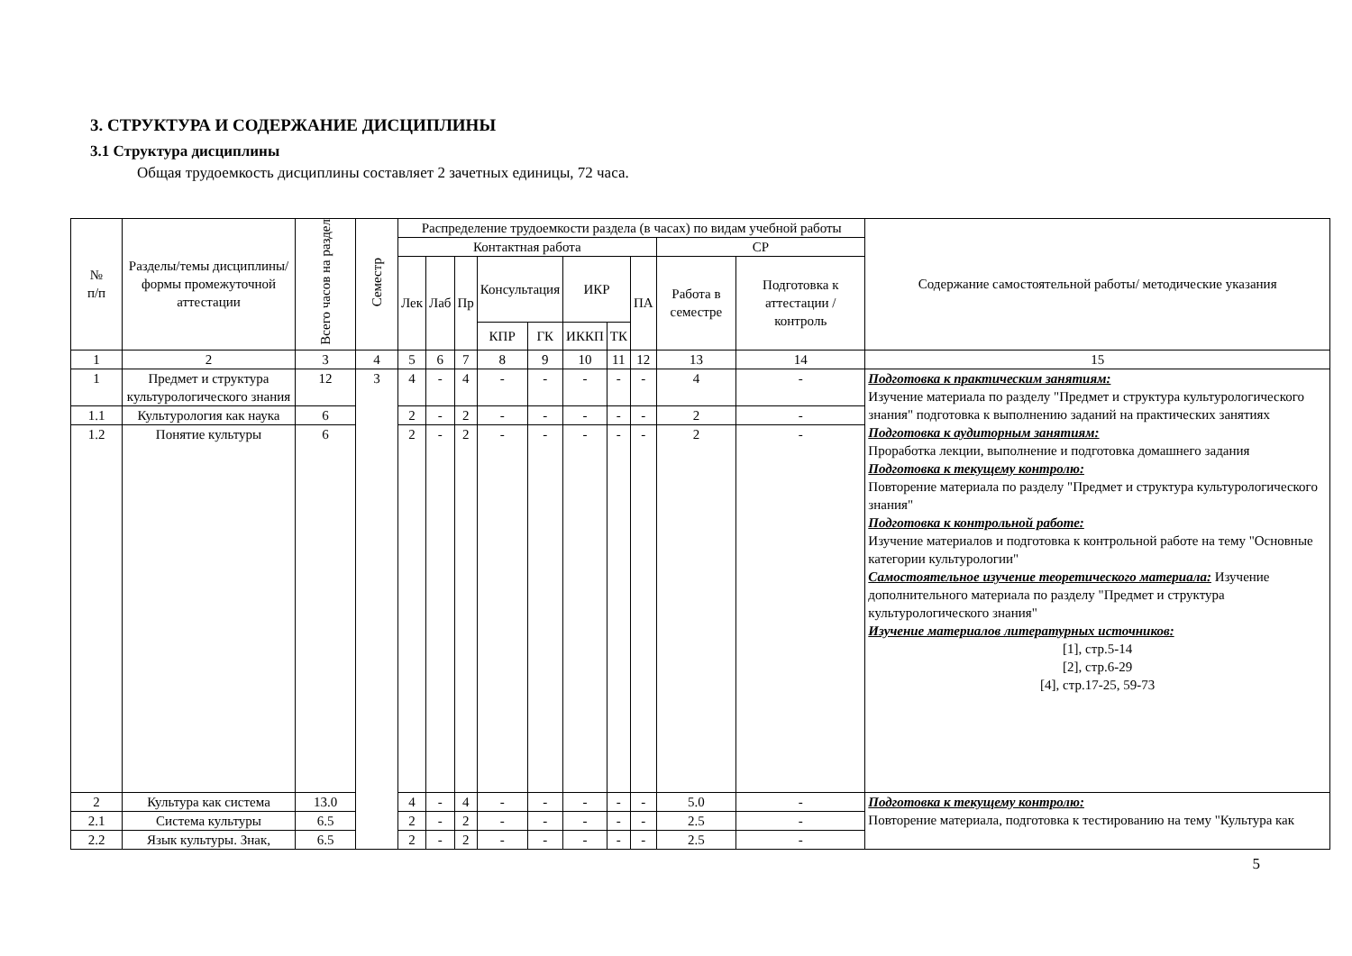3. СТРУКТУРА И СОДЕРЖАНИЕ ДИСЦИПЛИНЫ
3.1 Структура дисциплины
Общая трудоемкость дисциплины составляет 2 зачетных единицы, 72 часа.
| № п/п | Разделы/темы дисциплины/формы промежуточной аттестации | Всего часов на раздел | Семестр | Распределение трудоемкости раздела (в часах) по видам учебной работы | | | | | | | | | | Содержание самостоятельной работы/ методические указания |
| --- | --- | --- | --- | --- | --- | --- | --- | --- | --- | --- | --- | --- | --- | --- |
| | | | | Контактная работа | | | | | | | | СР | | |
| | | | | Лек | Лаб | Пр | Консультация | | ИКР | | ПА | Работа в семестре | Подготовка к аттестации /контроль | |
| | | | | | | | КПР | ГК | ИККП | ТК | | | | |
| 1 | 2 | 3 | 4 | 5 | 6 | 7 | 8 | 9 | 10 | 11 | 12 | 13 | 14 | 15 |
| 1 | Предмет и структура культурологического знания | 12 | 3 | 4 | - | 4 | - | - | - | - | - | 4 | - | Подготовка к практическим занятиям: Изучение материала по разделу "Предмет и структура культурологического знания" подготовка к выполнению заданий на практических занятиях Подготовка к аудиторным занятиям: Проработка лекции, выполнение и подготовка домашнего задания Подготовка к текущему контролю: Повторение материала по разделу "Предмет и структура культурологического знания" Подготовка к контрольной работе: Изучение материалов и подготовка к контрольной работе на тему "Основные категории культурологии" Самостоятельное изучение теоретического материала: Изучение дополнительного материала по разделу "Предмет и структура культурологического знания" Изучение материалов литературных источников: [1], стр.5-14 [2], стр.6-29 [4], стр.17-25, 59-73 |
| 1.1 | Культурология как наука | 6 | | 2 | - | 2 | - | - | - | - | - | 2 | - | |
| 1.2 | Понятие культуры | 6 | | 2 | - | 2 | - | - | - | - | - | 2 | - | |
| 2 | Культура как система | 13.0 | | 4 | - | 4 | - | - | - | - | - | 5.0 | - | Подготовка к текущему контролю: Повторение материала, подготовка к тестированию на тему "Культура как |
| 2.1 | Система культуры | 6.5 | | 2 | - | 2 | - | - | - | - | - | 2.5 | - | |
| 2.2 | Язык культуры. Знак, | 6.5 | | 2 | - | 2 | - | - | - | - | - | 2.5 | - | |
5